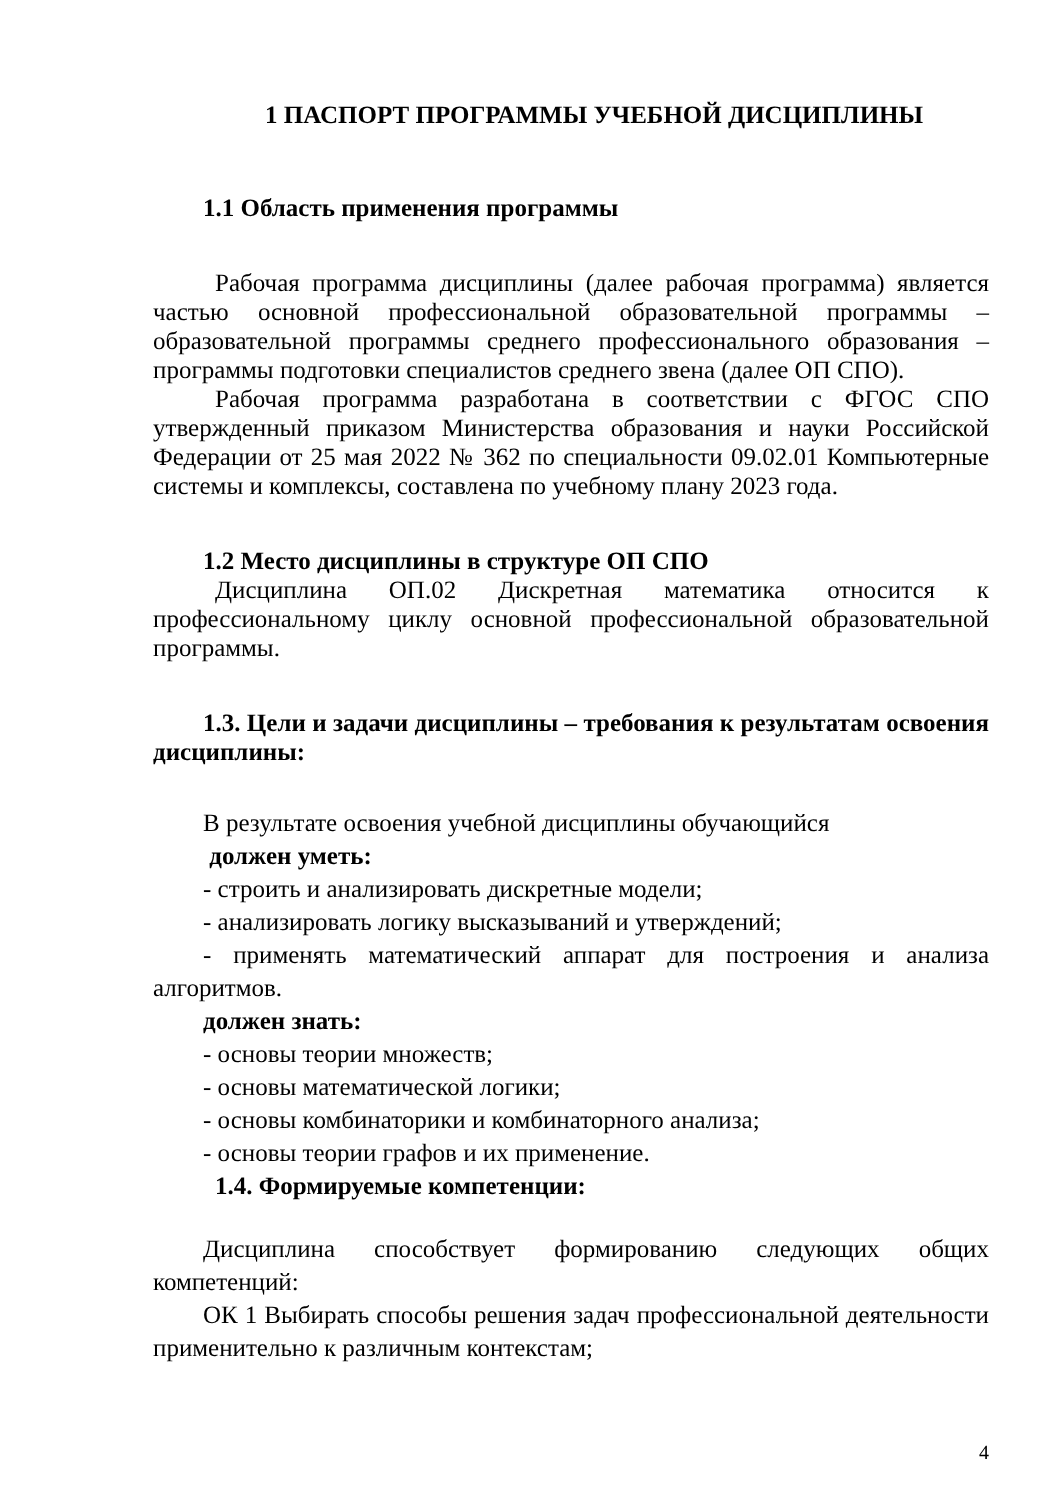1 ПАСПОРТ ПРОГРАММЫ УЧЕБНОЙ ДИСЦИПЛИНЫ
1.1 Область применения программы
Рабочая программа дисциплины (далее рабочая программа) является частью основной профессиональной образовательной программы – образовательной программы среднего профессионального образования – программы подготовки специалистов среднего звена (далее ОП СПО).
Рабочая программа разработана в соответствии с ФГОС СПО утвержденный приказом Министерства образования и науки Российской Федерации от 25 мая 2022 № 362 по специальности 09.02.01 Компьютерные системы и комплексы, составлена по учебному плану 2023 года.
1.2 Место дисциплины в структуре ОП СПО
Дисциплина ОП.02 Дискретная математика относится к профессиональному циклу основной профессиональной образовательной программы.
1.3. Цели и задачи дисциплины – требования к результатам освоения дисциплины:
В результате освоения учебной дисциплины обучающийся
должен уметь:
- строить и анализировать дискретные модели;
- анализировать логику высказываний и утверждений;
- применять математический аппарат для построения и анализа алгоритмов.
должен знать:
- основы теории множеств;
- основы математической логики;
- основы комбинаторики и комбинаторного анализа;
- основы теории графов и их применение.
1.4. Формируемые компетенции:
Дисциплина способствует формированию следующих общих компетенций:
ОК 1 Выбирать способы решения задач профессиональной деятельности применительно к различным контекстам;
4